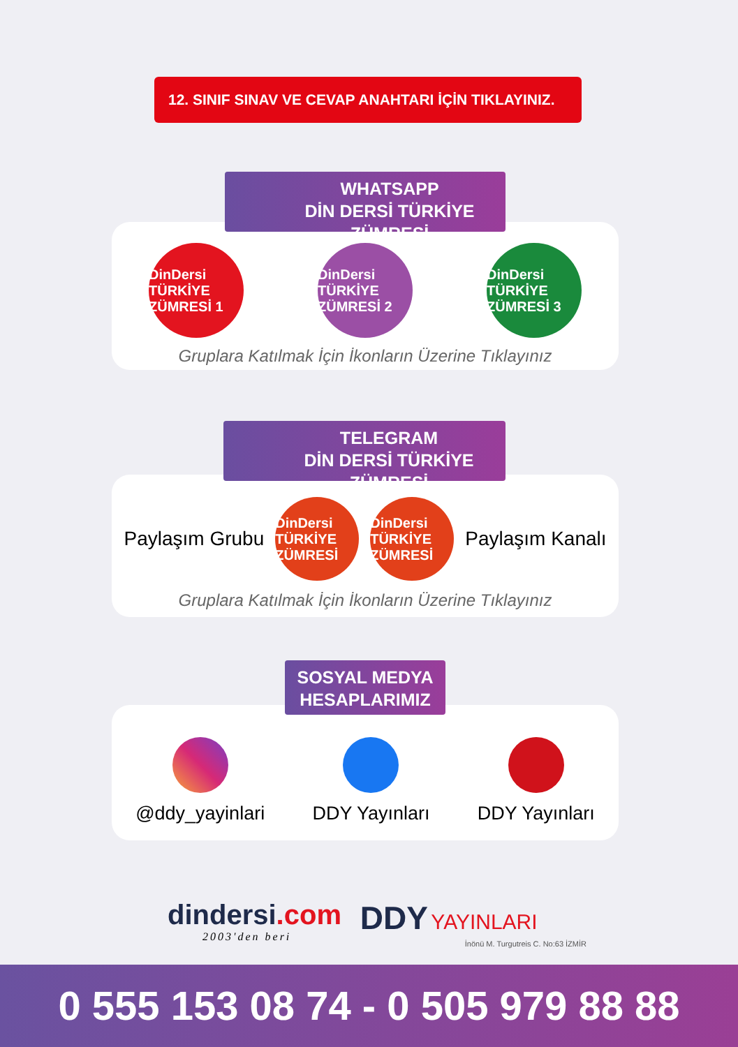12. SINIF SINAV VE CEVAP ANAHTARI İÇİN TIKLAYINIZ.
DinDersi
TÜRKİYE ZÜMRESİ 1
DinDersi
TÜRKİYE ZÜMRESİ 2
DinDersi
TÜRKİYE ZÜMRESİ 3
Gruplara Katılmak İçin İkonların Üzerine Tıklayınız
WHATSAPP
DİN DERSİ TÜRKİYE ZÜMRESİ
Paylaşım Grubu
DinDersi
TÜRKİYE ZÜMRESİ
DinDersi
TÜRKİYE ZÜMRESİ
Paylaşım Kanalı
Gruplara Katılmak İçin İkonların Üzerine Tıklayınız
TELEGRAM
DİN DERSİ TÜRKİYE ZÜMRESİ
@ddy_yayinlari DDY Yayınları DDY Yayınları
SOSYAL MEDYA
HESAPLARIMIZ
dindersi.com
2003'den beri
DDY YAYINLARI
İnönü M. Turgutreis C. No:63 İZMİR
0 555 153 08 74 - 0 505 979 88 88